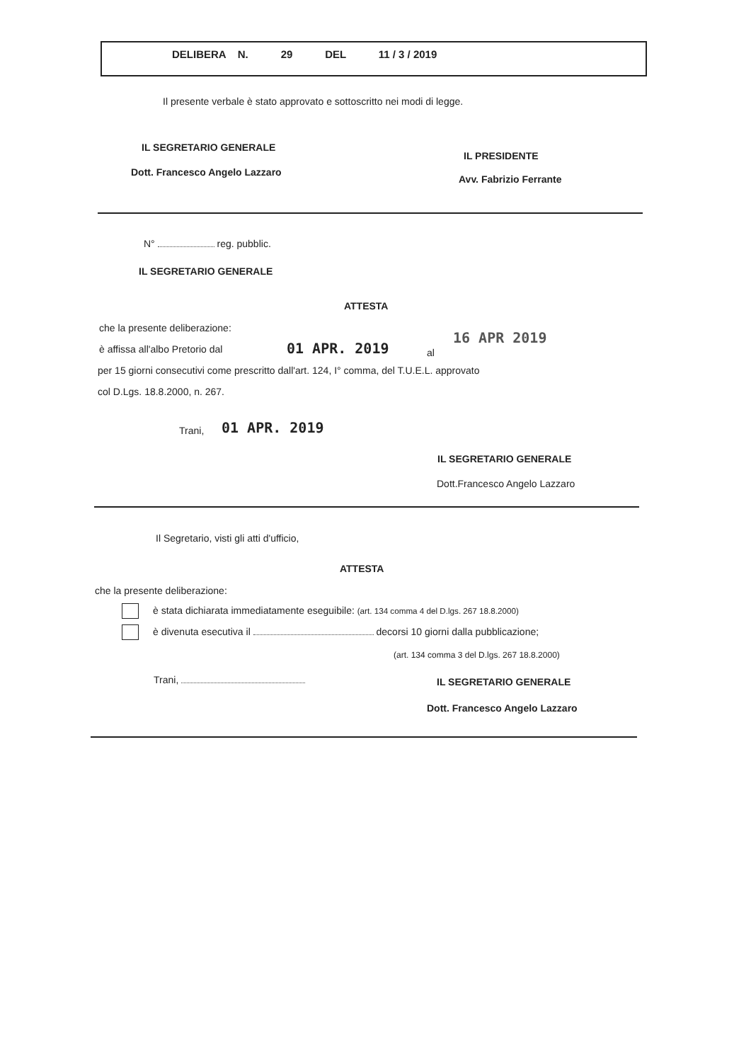DELIBERA N. 29 DEL 11 / 3 / 2019
Il presente verbale è stato approvato e sottoscritto nei modi di legge.
IL SEGRETARIO GENERALE
IL PRESIDENTE
Dott. Francesco Angelo Lazzaro
Avv. Fabrizio Ferrante
N° reg. pubblic.
IL SEGRETARIO GENERALE
ATTESTA
che la presente deliberazione:
è affissa all'albo Pretorio dal
01 APR. 2019 al
16 APR 2019
per 15 giorni consecutivi come prescritto dall'art. 124, I° comma, del T.U.E.L. approvato
col D.Lgs. 18.8.2000, n. 267.
Trani, 01 APR. 2019
IL SEGRETARIO GENERALE
Dott.Francesco Angelo Lazzaro
Il Segretario, visti gli atti d'ufficio,
ATTESTA
che la presente deliberazione:
è stata dichiarata immediatamente eseguibile: (art. 134 comma 4 del D.lgs. 267 18.8.2000)
è divenuta esecutiva il decorsi 10 giorni dalla pubblicazione;
(art. 134 comma 3 del D.lgs. 267 18.8.2000)
Trani, IL SEGRETARIO GENERALE
Dott. Francesco Angelo Lazzaro